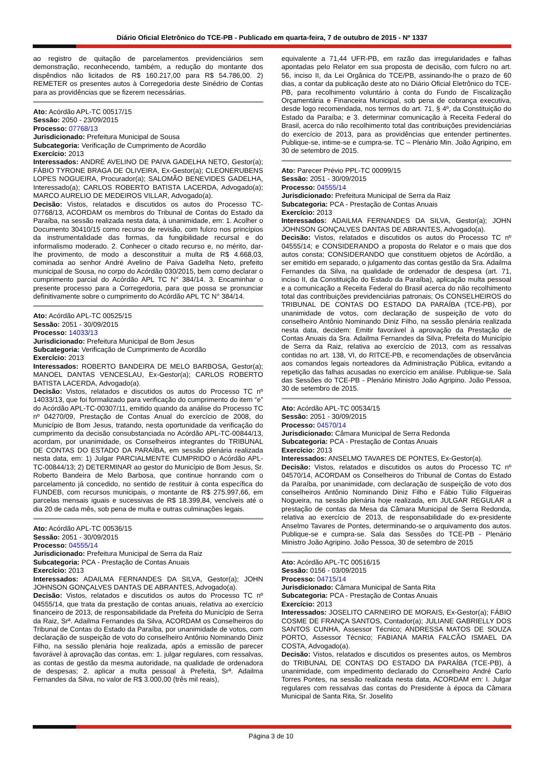Diário Oficial Eletrônico do TCE-PB - Publicado em quarta-feira, 7 de outubro de 2015 - Nº 1337
ao registro de quitação de parcelamentos previdenciários sem demonstração, reconhecendo, também, a redução do montante dos dispêndios não licitados de R$ 160.217,00 para R$ 54.786,00. 2) REMETER os presentes autos à Corregedoria deste Sinédrio de Contas para as providências que se fizerem necessárias.
Ato: Acórdão APL-TC 00517/15
Sessão: 2050 - 23/09/2015
Processo: 07768/13
Jurisdicionado: Prefeitura Municipal de Sousa
Subcategoria: Verificação de Cumprimento de Acordão
Exercício: 2013
Interessados: ANDRÉ AVELINO DE PAIVA GADELHA NETO, Gestor(a); FÁBIO TYRONE BRAGA DE OLIVEIRA, Ex-Gestor(a); CLEONERUBENS LOPES NOGUEIRA, Procurador(a); SALOMÃO BENEVIDES GADELHA, Interessado(a); CARLOS ROBERTO BATISTA LACERDA, Advogado(a); MARCO AURELIO DE MEDEIROS VILLAR, Advogado(a).
Decisão: Vistos, relatados e discutidos os autos do Processo TC-07768/13, ACORDAM os membros do Tribunal de Contas do Estado da Paraíba, na sessão realizada nesta data, à unanimidade, em: 1. Acolher o Documento 30410/15 como recurso de revisão, com fulcro nos princípios da instrumentalidade das formas, da fungibilidade recursal e do informalismo moderado. 2. Conhecer o citado recurso e, no mérito, dar-lhe provimento, de modo a desconstituir a multa de R$ 4.668,03, cominada ao senhor André Avelino de Paiva Gadelha Neto, prefeito municipal de Sousa, no corpo do Acórdão 030/2015, bem como declarar o cumprimento parcial do Acórdão APL TC N° 384/14. 3. Encaminhar o presente processo para a Corregedoria, para que possa se pronunciar definitivamente sobre o cumprimento do Acórdão APL TC N° 384/14.
Ato: Acórdão APL-TC 00525/15
Sessão: 2051 - 30/09/2015
Processo: 14033/13
Jurisdicionado: Prefeitura Municipal de Bom Jesus
Subcategoria: Verificação de Cumprimento de Acordão
Exercício: 2013
Interessados: ROBERTO BANDEIRA DE MELO BARBOSA, Gestor(a); MANOEL DANTAS VENCESLAU, Ex-Gestor(a); CARLOS ROBERTO BATISTA LACERDA, Advogado(a).
Decisão: Vistos, relatados e discutidos os autos do Processo TC nº 14033/13, que foi formalizado para verificação do cumprimento do item “e” do Acórdão APL-TC-00307/11, emitido quando da análise do Processo TC nº 04270/09, Prestação de Contas Anual do exercício de 2008, do Município de Bom Jesus, tratando, nesta oportunidade da verificação do cumprimento da decisão consubstanciada no Acórdão APL-TC-00844/13, acordam, por unanimidade, os Conselheiros integrantes do TRIBUNAL DE CONTAS DO ESTADO DA PARAÍBA, em sessão plenária realizada nesta data, em: 1) Julgar PARCIALMENTE CUMPRIDO o Acórdão APL-TC-00844/13; 2) DETERMINAR ao gestor do Município de Bom Jesus, Sr. Roberto Bandeira de Melo Barbosa, que continue honrando com o parcelamento já concedido, no sentido de restituir à conta específica do FUNDEB, com recursos municipais, o montante de R$ 275.997,66, em parcelas mensais iguais e sucessivas de R$ 18.399,84, vencíveis até o dia 20 de cada mês, sob pena de multa e outras culminações legais.
Ato: Acórdão APL-TC 00536/15
Sessão: 2051 - 30/09/2015
Processo: 04555/14
Jurisdicionado: Prefeitura Municipal de Serra da Raiz
Subcategoria: PCA - Prestação de Contas Anuais
Exercício: 2013
Interessados: ADAILMA FERNANDES DA SILVA, Gestor(a); JOHN JOHNSON GONÇALVES DANTAS DE ABRANTES, Advogado(a).
Decisão: Vistos, relatados e discutidos os autos do Processo TC nº 04555/14, que trata da prestação de contas anuais, relativa ao exercício financeiro de 2013, de responsabilidade da Prefeita do Município de Serra da Raiz, Srª. Adailma Fernandes da Silva, ACORDAM os Conselheiros do Tribunal de Contas do Estado da Paraíba, por unanimidade de votos, com declaração de suspeição de voto do conselheiro Antônio Nominando Diniz Filho, na sessão plenária hoje realizada, após a emissão de parecer favorável à aprovação das contas, em: 1. julgar regulares, com ressalvas, as contas de gestão da mesma autoridade, na qualidade de ordenadora de despesas; 2. aplicar a multa pessoal à Prefeita, Srª. Adailma Fernandes da Silva, no valor de R$ 3.000,00 (três mil reais),
equivalente a 71,44 UFR-PB, em razão das irregularidades e falhas apontadas pelo Relator em sua proposta de decisão, com fulcro no art. 56, inciso II, da Lei Orgânica do TCE/PB, assinando-lhe o prazo de 60 dias, a contar da publicação deste ato no Diário Oficial Eletrônico do TCE-PB, para recolhimento voluntário à conta do Fundo de Fiscalização Orçamentária e Financeira Municipal, sob pena de cobrança executiva, desde logo recomendada, nos termos do art. 71, § 4º, da Constituição do Estado da Paraíba; e 3. determinar comunicação à Receita Federal do Brasil, acerca do não recolhimento total das contribuições previdenciárias do exercício de 2013, para as providências que entender pertinentes. Publique-se, intime-se e cumpra-se. TC – Plenário Min. João Agripino, em 30 de setembro de 2015.
Ato: Parecer Prévio PPL-TC 00099/15
Sessão: 2051 - 30/09/2015
Processo: 04555/14
Jurisdicionado: Prefeitura Municipal de Serra da Raiz
Subcategoria: PCA - Prestação de Contas Anuais
Exercício: 2013
Interessados: ADAILMA FERNANDES DA SILVA, Gestor(a); JOHN JOHNSON GONÇALVES DANTAS DE ABRANTES, Advogado(a).
Decisão: Vistos, relatados e discutidos os autos do Processo TC nº 04555/14; e CONSIDERANDO a proposta do Relator e o mais que dos autos consta; CONSIDERANDO que constituem objetos de Acórdão, a ser emitido em separado, o julgamento das contas gestão da Sra. Adailma Fernandes da Silva, na qualidade de ordenador de despesa (art. 71, inciso II, da Constituição do Estado da Paraíba), aplicação multa pessoal e a comunicação a Receita Federal do Brasil acerca do não recolhimento total das contribuições previdenciárias patronais; Os CONSELHEIROS do TRIBUNAL DE CONTAS DO ESTADO DA PARAÍBA (TCE-PB), por unanimidade de votos, com declaração de suspeição de voto do conselheiro Antônio Nominando Diniz Filho, na sessão plenária realizada nesta data, decidem: Emitir favorável à aprovação da Prestação de Contas Anuais da Sra. Adailma Fernandes da Silva, Prefeita do Município de Serra da Raiz, relativa ao exercício de 2013, com as ressalvas contidas no art. 138, VI, do RITCE-PB, e recomendações de observância aos comandos legais norteadores da Administração Pública, evitando a repetição das falhas acusadas no exercício em análise. Publique-se. Sala das Sessões do TCE-PB - Plenário Ministro João Agripino. João Pessoa, 30 de setembro de 2015.
Ato: Acórdão APL-TC 00534/15
Sessão: 2051 - 30/09/2015
Processo: 04570/14
Jurisdicionado: Câmara Municipal de Serra Redonda
Subcategoria: PCA - Prestação de Contas Anuais
Exercício: 2013
Interessados: ANSELMO TAVARES DE PONTES, Ex-Gestor(a).
Decisão: Vistos, relatados e discutidos os autos do Processo TC nº 04570/14, ACORDAM os Conselheiros do Tribunal de Contas do Estado da Paraíba, por unanimidade, com declaração de suspeição de voto dos conselheiros Antônio Nominando Diniz Filho e Fábio Túlio Filgueiras Nogueira, na sessão plenária hoje realizada, em JULGAR REGULAR a prestação de contas da Mesa da Câmara Municipal de Serra Redonda, relativa ao exercício de 2013, de responsabilidade do ex-presidente Anselmo Tavares de Pontes, determinando-se o arquivamento dos autos. Publique-se e cumpra-se. Sala das Sessões do TCE-PB - Plenário Ministro João Agripino. João Pessoa, 30 de setembro de 2015
Ato: Acórdão APL-TC 00516/15
Sessão: 0156 - 03/09/2015
Processo: 04715/14
Jurisdicionado: Câmara Municipal de Santa Rita
Subcategoria: PCA - Prestação de Contas Anuais
Exercício: 2013
Interessados: JOSELITO CARNEIRO DE MORAIS, Ex-Gestor(a); FÁBIO COSME DE FRANÇA SANTOS, Contador(a); JULIANE GABRIELLY DOS SANTOS CUNHA, Assessor Técnico; ANDRESSA MATOS DE SOUZA PORTO, Assessor Técnico; FABIANA MARIA FALCÃO ISMAEL DA COSTA, Advogado(a).
Decisão: Vistos, relatados e discutidos os presentes autos, os Membros do TRIBUNAL DE CONTAS DO ESTADO DA PARAÍBA (TCE-PB), à unanimidade, com impedimento declarado do Conselheiro André Carlo Torres Pontes, na sessão realizada nesta data, ACORDAM em: I. Julgar regulares com ressalvas das contas do Presidente à época da Câmara Municipal de Santa Rita, Sr. Joselito
Página 3 de 10